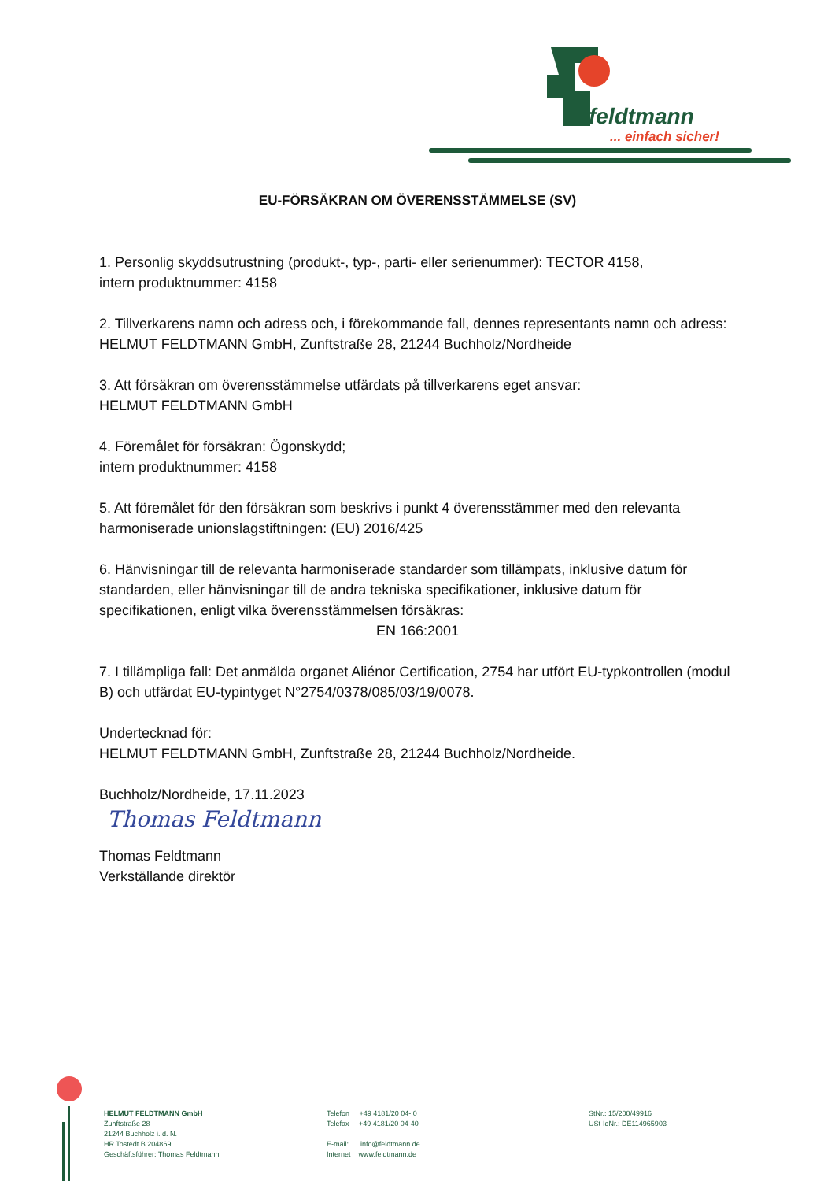feldtmann
... einfach sicher!
EU-FÖRSÄKRAN OM ÖVERENSSTÄMMELSE (SV)
1. Personlig skyddsutrustning (produkt-, typ-, parti- eller serienummer): TECTOR 4158,
intern produktnummer: 4158
2. Tillverkarens namn och adress och, i förekommande fall, dennes representants namn och adress:
HELMUT FELDTMANN GmbH, Zunftstraße 28, 21244 Buchholz/Nordheide
3. Att försäkran om överensstämmelse utfärdats på tillverkarens eget ansvar:
HELMUT FELDTMANN GmbH
4. Föremålet för försäkran: Ögonskydd;
intern produktnummer: 4158
5. Att föremålet för den försäkran som beskrivs i punkt 4 överensstämmer med den relevanta harmoniserade unionslagstiftningen: (EU) 2016/425
6. Hänvisningar till de relevanta harmoniserade standarder som tillämpats, inklusive datum för standarden, eller hänvisningar till de andra tekniska specifikationer, inklusive datum för specifikationen, enligt vilka överensstämmelsen försäkras:
EN 166:2001
7. I tillämpliga fall: Det anmälda organet Aliénor Certification, 2754 har utfört EU-typkontrollen (modul B) och utfärdat EU-typintyget N°2754/0378/085/03/19/0078.
Undertecknad för:
HELMUT FELDTMANN GmbH, Zunftstraße 28, 21244 Buchholz/Nordheide.
Buchholz/Nordheide, 17.11.2023
Thomas Feldtmann
Thomas Feldtmann
Verkställande direktör
HELMUT FELDTMANN GmbH
Zunftstraße 28
21244 Buchholz i. d. N.
HR Tostedt B 204869
Geschäftsführer: Thomas Feldtmann
Telefon +49 4181/20 04- 0
Telefax +49 4181/20 04-40
E-mail: info@feldtmann.de
Internet www.feldtmann.de
StNr.: 15/200/49916
USt-IdNr.: DE114965903